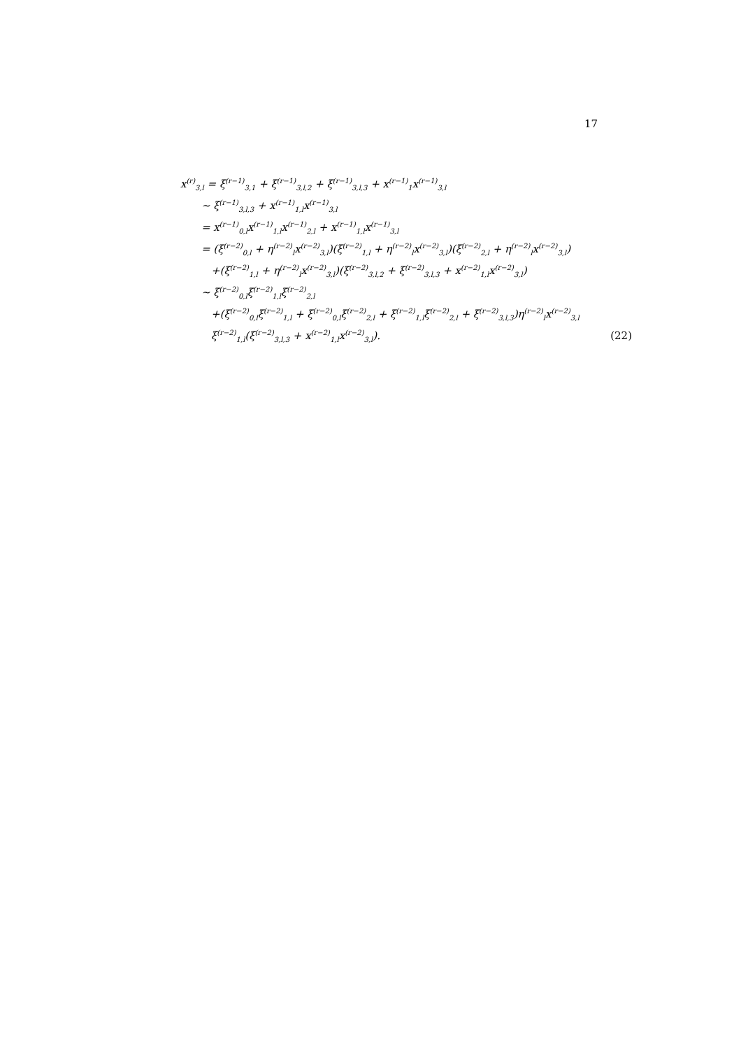17
x<sup>(r)</sup><sub>3,l</sub> = ξ<sup>(r−1)</sup><sub>3,1</sub> + ξ<sup>(r−1)</sup><sub>3,l,2</sub> + ξ<sup>(r−1)</sup><sub>3,l,3</sub> + x<sup>(r−1)</sup><sub>1</sub>x<sup>(r−1)</sup><sub>3,l</sub>
∼ ξ<sup>(r−1)</sup><sub>3,l,3</sub> + x<sup>(r−1)</sup><sub>1,l</sub>x<sup>(r−1)</sup><sub>3,l</sub>
= x<sup>(r−1)</sup><sub>0,l</sub>x<sup>(r−1)</sup><sub>1,l</sub>x<sup>(r−1)</sup><sub>2,l</sub> + x<sup>(r−1)</sup><sub>1,l</sub>x<sup>(r−1)</sup><sub>3,l</sub>
= (ξ<sup>(r−2)</sup><sub>0,l</sub> + η<sup>(r−2)</sup><sub>l</sub>x<sup>(r−2)</sup><sub>3,l</sub>)(ξ<sup>(r−2)</sup><sub>1,l</sub> + η<sup>(r−2)</sup><sub>l</sub>x<sup>(r−2)</sup><sub>3,l</sub>)(ξ<sup>(r−2)</sup><sub>2,l</sub> + η<sup>(r−2)</sup><sub>l</sub>x<sup>(r−2)</sup><sub>3,l</sub>)
+(ξ<sup>(r−2)</sup><sub>1,l</sub> + η<sup>(r−2)</sup><sub>l</sub>x<sup>(r−2)</sup><sub>3,l</sub>)(ξ<sup>(r−2)</sup><sub>3,l,2</sub> + ξ<sup>(r−2)</sup><sub>3,l,3</sub> + x<sup>(r−2)</sup><sub>1,l</sub>x<sup>(r−2)</sup><sub>3,l</sub>)
∼ ξ<sup>(r−2)</sup><sub>0,l</sub>ξ<sup>(r−2)</sup><sub>1,l</sub>ξ<sup>(r−2)</sup><sub>2,l</sub>
+(ξ<sup>(r−2)</sup><sub>0,l</sub>ξ<sup>(r−2)</sup><sub>1,l</sub> + ξ<sup>(r−2)</sup><sub>0,l</sub>ξ<sup>(r−2)</sup><sub>2,l</sub> + ξ<sup>(r−2)</sup><sub>1,l</sub>ξ<sup>(r−2)</sup><sub>2,l</sub> + ξ<sup>(r−2)</sup><sub>3,l,3</sub>)η<sup>(r−2)</sup><sub>l</sub>x<sup>(r−2)</sup><sub>3,l</sub>
ξ<sup>(r−2)</sup><sub>1,l</sub>(ξ<sup>(r−2)</sup><sub>3,l,3</sub> + x<sup>(r−2)</sup><sub>1,l</sub>x<sup>(r−2)</sup><sub>3,l</sub>). (22)